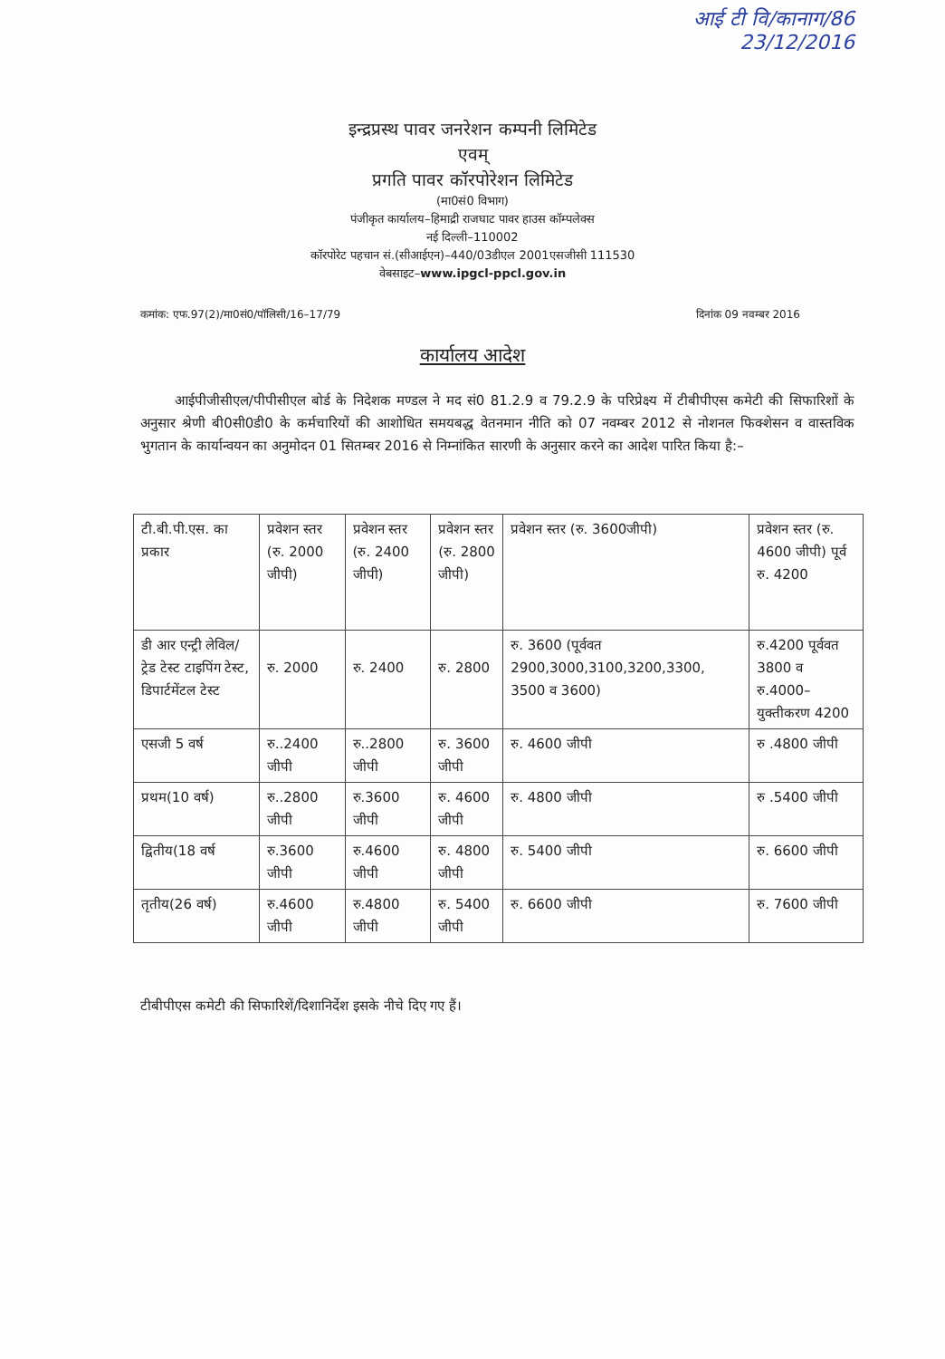आई टी वि/कानाग/86
23/12/2016
इन्द्रप्रस्थ पावर जनरेशन कम्पनी लिमिटेड
एवम्
प्रगति पावर कॉरपोरेशन लिमिटेड
(मा0सं0 विभाग)
पंजीकृत कार्यालय–हिमाद्री राजघाट पावर हाउस कॉम्पलेक्स
नई दिल्ली–110002
कॉरपोरेट पहचान सं.(सीआईएन)–440/03डीएल 2001एसजीसी 111530
वेबसाइट–www.ipgcl-ppcl.gov.in
कमांक: एफ.97(2)/मा0सं0/पॉलिसी/16–17/79 दिनांक 09 नवम्बर 2016
कार्यालय आदेश
आईपीजीसीएल/पीपीसीएल बोर्ड के निदेशक मण्डल ने मद सं0 81.2.9 व 79.2.9 के परिप्रेक्ष्य में टीबीपीएस कमेटी की सिफारिशों के अनुसार श्रेणी बी0सी0डी0 के कर्मचारियों की आशोधित समयबद्ध वेतनमान नीति को 07 नवम्बर 2012 से नोशनल फिक्शेसन व वास्तविक भुगतान के कार्यान्वयन का अनुमोदन 01 सितम्बर 2016 से निम्नांकित सारणी के अनुसार करने का आदेश पारित किया है:–
| टी.बी.पी.एस. का प्रकार | प्रवेशन स्तर (रु. 2000 जीपी) | प्रवेशन स्तर (रु. 2400 जीपी) | प्रवेशन स्तर (रु. 2800 जीपी) | प्रवेशन स्तर (रु. 3600जीपी) | प्रवेशन स्तर (रु. 4600 जीपी) पूर्व रु. 4200 |
| डी आर एन्ट्री लेविल/ट्रेड टेस्ट टाइपिंग टेस्ट, डिपार्टमेंटल टेस्ट | रु. 2000 | रु. 2400 | रु. 2800 | रु. 3600 (पूर्ववत 2900,3000,3100,3200,3300, 3500 व 3600) | रु.4200 पूर्ववत 3800 व रु.4000– युक्तीकरण 4200 |
| एसजी 5 वर्ष | रु..2400 जीपी | रु..2800 जीपी | रु. 3600 जीपी | रु. 4600 जीपी | रु .4800 जीपी |
| प्रथम(10 वर्ष) | रु..2800 जीपी | रु.3600 जीपी | रु. 4600 जीपी | रु. 4800 जीपी | रु .5400 जीपी |
| द्वितीय(18 वर्ष | रु.3600 जीपी | रु.4600 जीपी | रु. 4800 जीपी | रु. 5400 जीपी | रु. 6600 जीपी |
| तृतीय(26 वर्ष) | रु.4600 जीपी | रु.4800 जीपी | रु. 5400 जीपी | रु. 6600 जीपी | रु. 7600 जीपी |
टीबीपीएस कमेटी की सिफारिशें/दिशानिर्देश इसके नीचे दिए गए हैं।